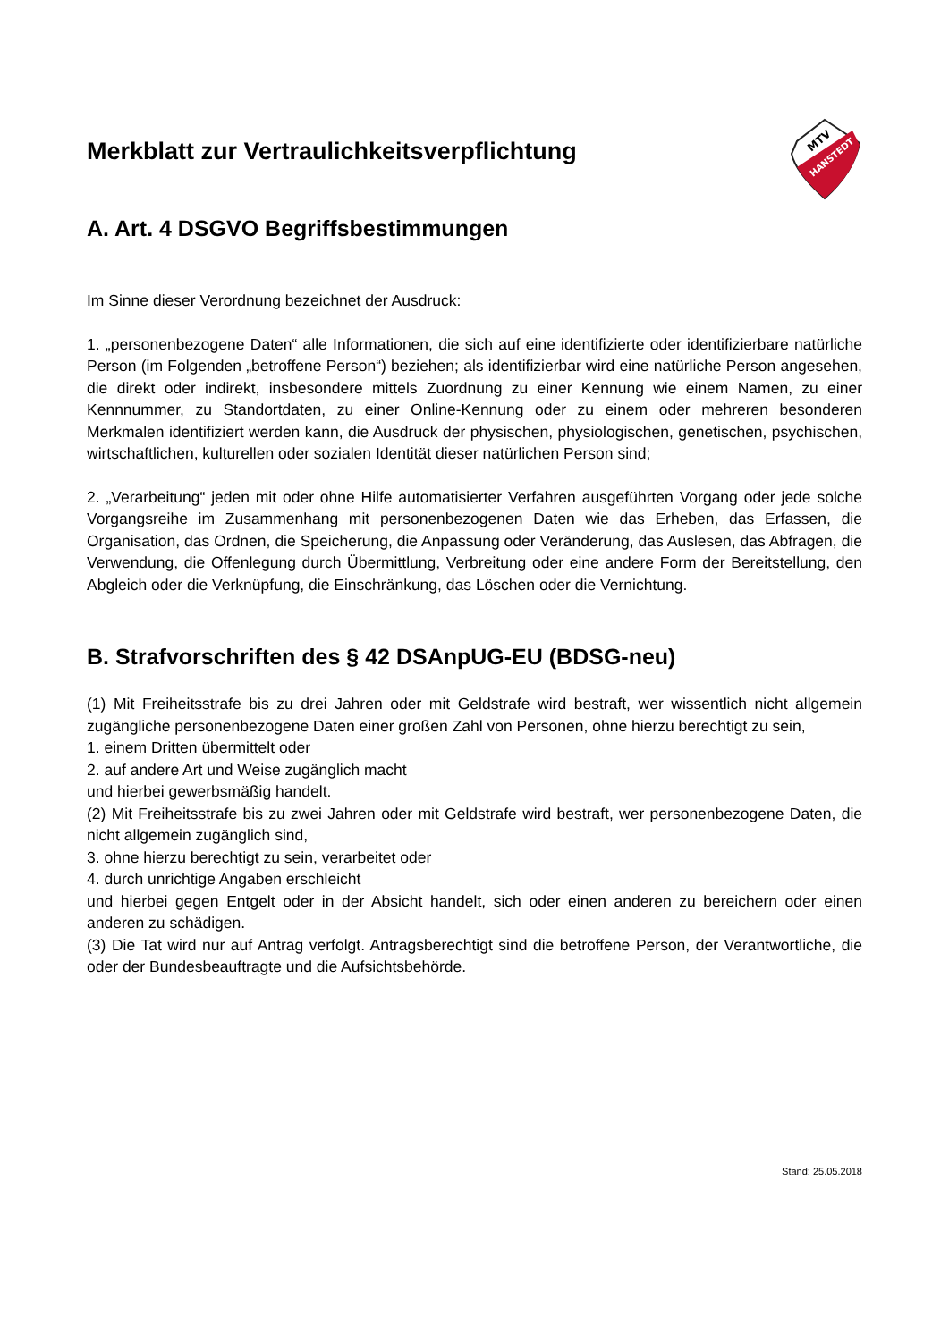MTV
HANSTEDT
Merkblatt zur Vertraulichkeitsverpflichtung
A. Art. 4 DSGVO Begriffsbestimmungen
Im Sinne dieser Verordnung bezeichnet der Ausdruck:
1. „personenbezogene Daten“ alle Informationen, die sich auf eine identifizierte oder identifizierbare natürliche Person (im Folgenden „betroffene Person“) beziehen; als identifizierbar wird eine natürliche Person angesehen, die direkt oder indirekt, insbesondere mittels Zuordnung zu einer Kennung wie einem Namen, zu einer Kennnummer, zu Standortdaten, zu einer Online-Kennung oder zu einem oder mehreren besonderen Merkmalen identifiziert werden kann, die Ausdruck der physischen, physiologischen, genetischen, psychischen, wirtschaftlichen, kulturellen oder sozialen Identität dieser natürlichen Person sind;
2. „Verarbeitung“ jeden mit oder ohne Hilfe automatisierter Verfahren ausgeführten Vorgang oder jede solche Vorgangsreihe im Zusammenhang mit personenbezogenen Daten wie das Erheben, das Erfassen, die Organisation, das Ordnen, die Speicherung, die Anpassung oder Veränderung, das Auslesen, das Abfragen, die Verwendung, die Offenlegung durch Übermittlung, Verbreitung oder eine andere Form der Bereitstellung, den Abgleich oder die Verknüpfung, die Einschränkung, das Löschen oder die Vernichtung.
B. Strafvorschriften des § 42 DSAnpUG-EU (BDSG-neu)
(1) Mit Freiheitsstrafe bis zu drei Jahren oder mit Geldstrafe wird bestraft, wer wissentlich nicht allgemein zugängliche personenbezogene Daten einer großen Zahl von Personen, ohne hierzu berechtigt zu sein,
1. einem Dritten übermittelt oder
2. auf andere Art und Weise zugänglich macht
und hierbei gewerbsmäßig handelt.
(2) Mit Freiheitsstrafe bis zu zwei Jahren oder mit Geldstrafe wird bestraft, wer personenbezogene Daten, die nicht allgemein zugänglich sind,
3. ohne hierzu berechtigt zu sein, verarbeitet oder
4. durch unrichtige Angaben erschleicht
und hierbei gegen Entgelt oder in der Absicht handelt, sich oder einen anderen zu bereichern oder einen anderen zu schädigen.
(3) Die Tat wird nur auf Antrag verfolgt. Antragsberechtigt sind die betroffene Person, der Verantwortliche, die oder der Bundesbeauftragte und die Aufsichtsbehörde.
Stand: 25.05.2018